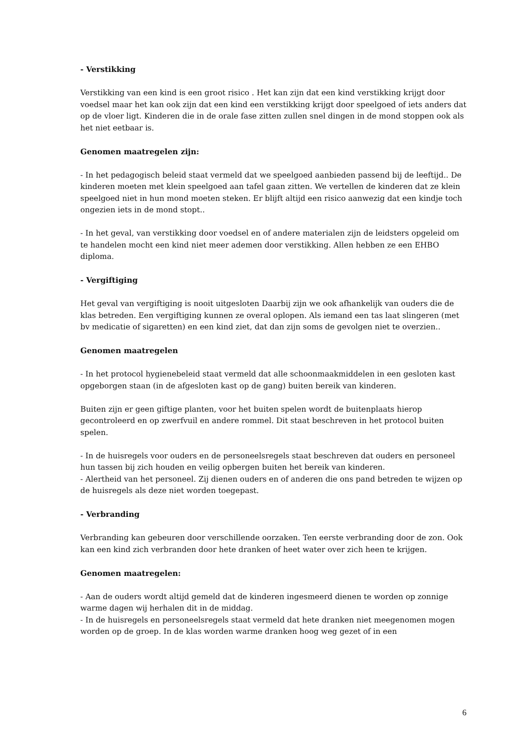- Verstikking
Verstikking van een kind is een groot risico . Het kan zijn dat een kind verstikking krijgt door voedsel maar het kan ook zijn dat een kind een verstikking krijgt door speelgoed of iets anders dat op de vloer ligt. Kinderen die in de orale fase zitten zullen snel dingen in de mond stoppen ook als het niet eetbaar is.
Genomen maatregelen zijn:
- In het pedagogisch beleid staat vermeld dat we speelgoed aanbieden passend bij de leeftijd.. De kinderen moeten met klein speelgoed aan tafel gaan zitten. We vertellen de kinderen dat ze klein speelgoed niet in hun mond moeten steken. Er blijft altijd een risico aanwezig dat een kindje toch ongezien iets in de mond stopt..
- In het geval, van verstikking door voedsel en of andere materialen zijn de leidsters opgeleid om te handelen mocht een kind niet meer ademen door verstikking. Allen hebben ze een EHBO diploma.
- Vergiftiging
Het geval van vergiftiging is nooit uitgesloten Daarbij zijn we ook afhankelijk van ouders die de klas betreden. Een vergiftiging kunnen ze overal oplopen. Als iemand een tas laat slingeren (met bv medicatie of sigaretten) en een kind ziet, dat dan zijn soms de gevolgen niet te overzien..
Genomen maatregelen
- In het protocol hygienebeleid staat vermeld dat alle schoonmaakmiddelen in een gesloten kast opgeborgen staan (in de afgesloten kast op de gang) buiten bereik van kinderen.
Buiten zijn er geen giftige planten, voor het buiten spelen wordt de buitenplaats hierop gecontroleerd en op zwerfvuil en andere rommel. Dit staat beschreven in het protocol buiten spelen.
- In de huisregels voor ouders en de personeelsregels staat beschreven dat ouders en personeel hun tassen bij zich houden en veilig opbergen buiten het bereik van kinderen.
- Alertheid van het personeel. Zij dienen ouders en of anderen die ons pand betreden te wijzen op de huisregels als deze niet worden toegepast.
- Verbranding
Verbranding kan gebeuren door verschillende oorzaken. Ten eerste verbranding door de zon. Ook kan een kind zich verbranden door hete dranken of heet water over zich heen te krijgen.
Genomen maatregelen:
- Aan de ouders wordt altijd gemeld dat de kinderen ingesmeerd dienen te worden op zonnige warme dagen wij herhalen dit in de middag.
- In de huisregels en personeelsregels staat vermeld dat hete dranken niet meegenomen mogen worden op de groep. In de klas worden warme dranken hoog weg gezet of in een
6